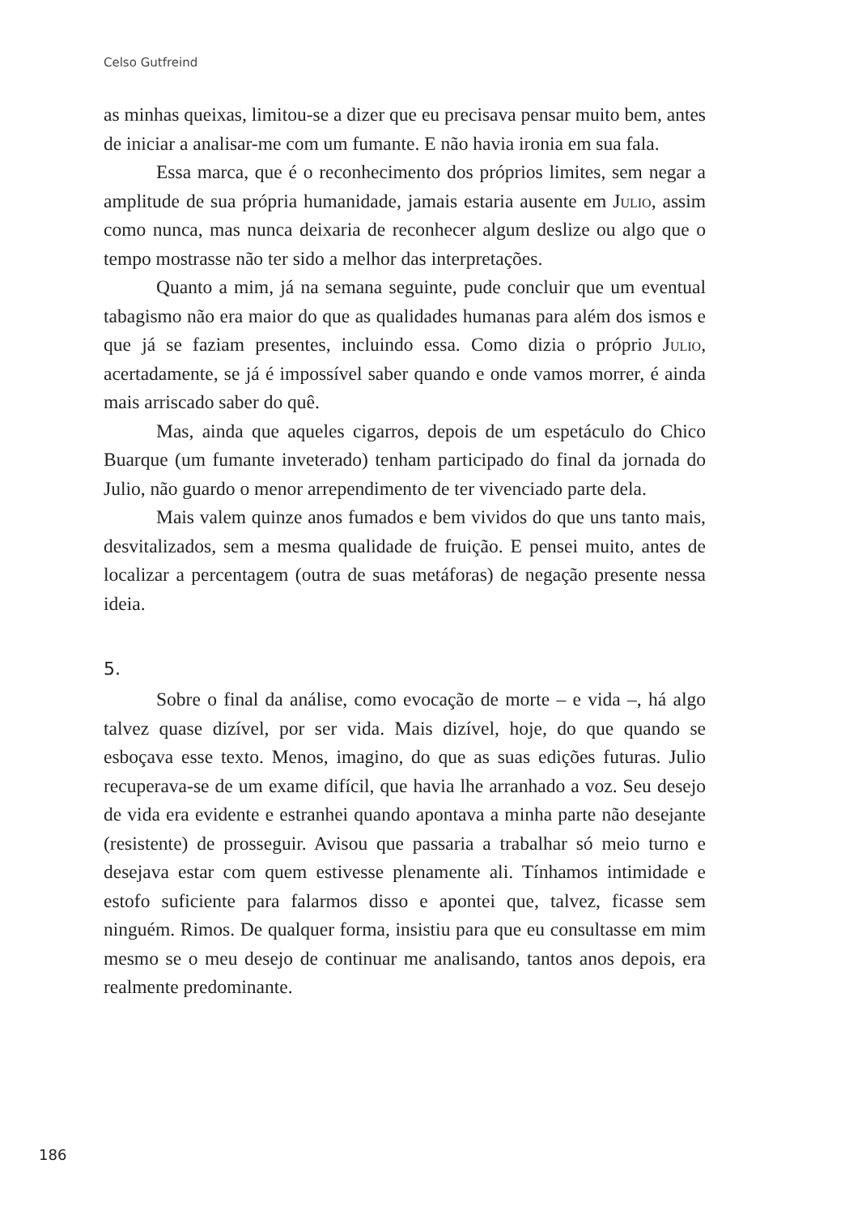Celso Gutfreind
as minhas queixas, limitou-se a dizer que eu precisava pensar muito bem, antes de iniciar a analisar-me com um fumante. E não havia ironia em sua fala.
Essa marca, que é o reconhecimento dos próprios limites, sem negar a amplitude de sua própria humanidade, jamais estaria ausente em Julio, assim como nunca, mas nunca deixaria de reconhecer algum deslize ou algo que o tempo mostrasse não ter sido a melhor das interpretações.
Quanto a mim, já na semana seguinte, pude concluir que um eventual tabagismo não era maior do que as qualidades humanas para além dos ismos e que já se faziam presentes, incluindo essa. Como dizia o próprio Julio, acertadamente, se já é impossível saber quando e onde vamos morrer, é ainda mais arriscado saber do quê.
Mas, ainda que aqueles cigarros, depois de um espetáculo do Chico Buarque (um fumante inveterado) tenham participado do final da jornada do Julio, não guardo o menor arrependimento de ter vivenciado parte dela.
Mais valem quinze anos fumados e bem vividos do que uns tanto mais, desvitalizados, sem a mesma qualidade de fruição. E pensei muito, antes de localizar a percentagem (outra de suas metáforas) de negação presente nessa ideia.
5.
Sobre o final da análise, como evocação de morte – e vida –, há algo talvez quase dizível, por ser vida. Mais dizível, hoje, do que quando se esboçava esse texto. Menos, imagino, do que as suas edições futuras. Julio recuperava-se de um exame difícil, que havia lhe arranhado a voz. Seu desejo de vida era evidente e estranhei quando apontava a minha parte não desejante (resistente) de prosseguir. Avisou que passaria a trabalhar só meio turno e desejava estar com quem estivesse plenamente ali. Tínhamos intimidade e estofo suficiente para falarmos disso e apontei que, talvez, ficasse sem ninguém. Rimos. De qualquer forma, insistiu para que eu consultasse em mim mesmo se o meu desejo de continuar me analisando, tantos anos depois, era realmente predominante.
186